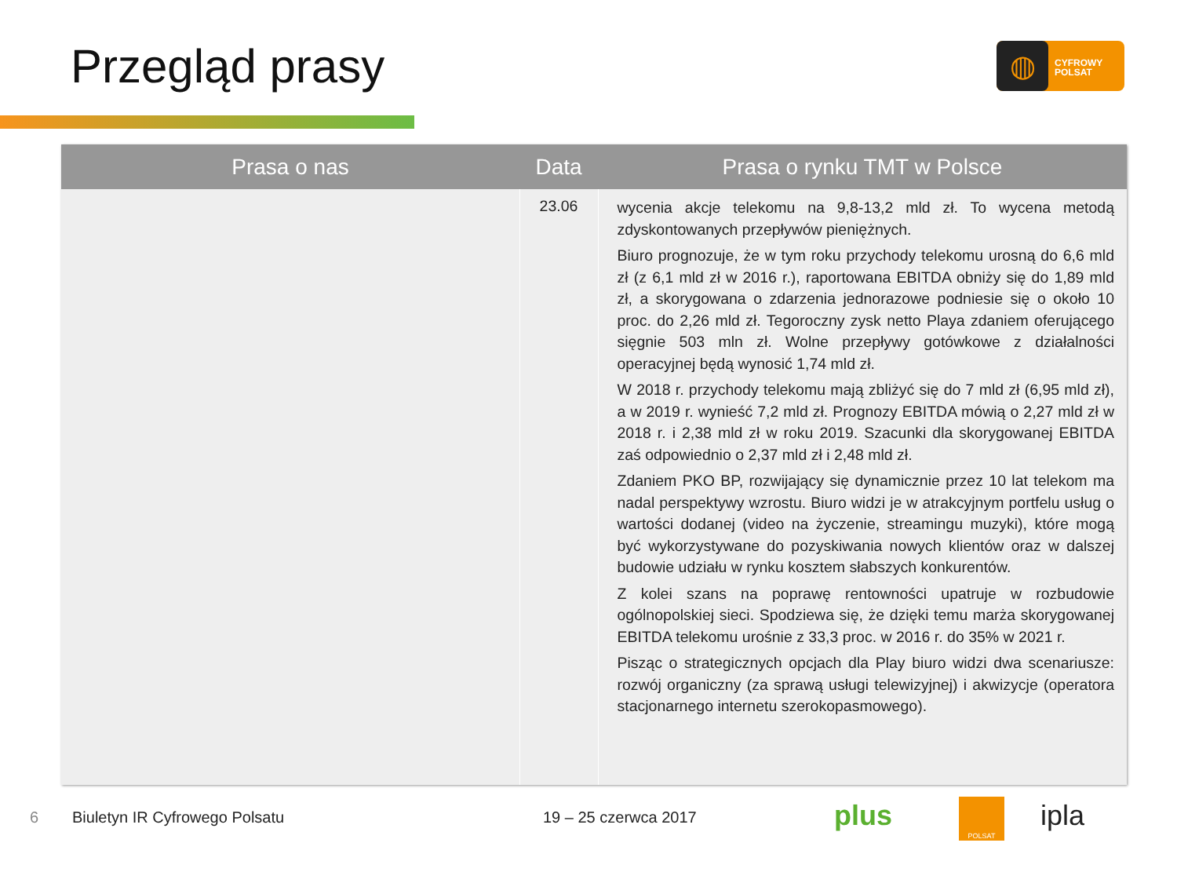Przegląd prasy
◍
CYFROWY
POLSAT
| Prasa o nas | Data | Prasa o rynku TMT w Polsce |
| --- | --- | --- |
| | 23.06 | wycenia akcje telekomu na 9,8-13,2 mld zł. To wycena metodą zdyskontowanych przepływów pieniężnych. Biuro prognozuje, że w tym roku przychody telekomu urosną do 6,6 mld zł (z 6,1 mld zł w 2016 r.), raportowana EBITDA obniży się do 1,89 mld zł, a skorygowana o zdarzenia jednorazowe podniesie się o około 10 proc. do 2,26 mld zł. Tegoroczny zysk netto Playa zdaniem oferującego sięgnie 503 mln zł. Wolne przepływy gotówkowe z działalności operacyjnej będą wynosić 1,74 mld zł. W 2018 r. przychody telekomu mają zbliżyć się do 7 mld zł (6,95 mld zł), a w 2019 r. wynieść 7,2 mld zł. Prognozy EBITDA mówią o 2,27 mld zł w 2018 r. i 2,38 mld zł w roku 2019. Szacunki dla skorygowanej EBITDA zaś odpowiednio o 2,37 mld zł i 2,48 mld zł. Zdaniem PKO BP, rozwijający się dynamicznie przez 10 lat telekom ma nadal perspektywy wzrostu. Biuro widzi je w atrakcyjnym portfelu usług o wartości dodanej (video na życzenie, streamingu muzyki), które mogą być wykorzystywane do pozyskiwania nowych klientów oraz w dalszej budowie udziału w rynku kosztem słabszych konkurentów. Z kolei szans na poprawę rentowności upatruje w rozbudowie ogólnopolskiej sieci. Spodziewa się, że dzięki temu marża skorygowanej EBITDA telekomu urośnie z 33,3 proc. w 2016 r. do 35% w 2021 r. Pisząc o strategicznych opcjach dla Play biuro widzi dwa scenariusze: rozwój organiczny (za sprawą usługi telewizyjnej) i akwizycje (operatora stacjonarnego internetu szerokopasmowego). |
6 Biuletyn IR Cyfrowego Polsatu 19 – 25 czerwca 2017 plus POLSAT ipla